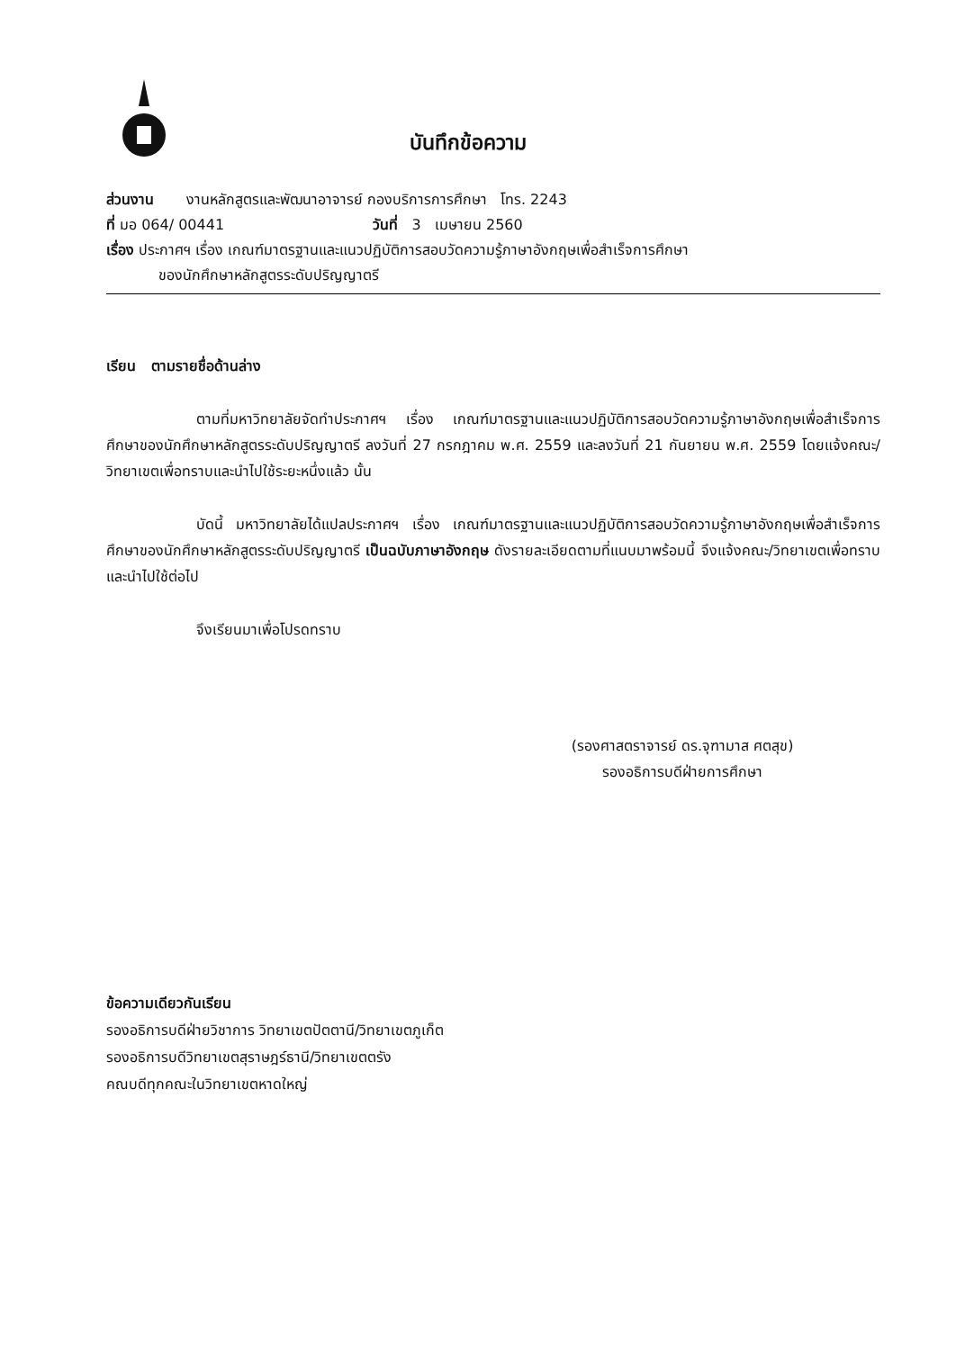บันทึกข้อความ
ส่วนงาน งานหลักสูตรและพัฒนาอาจารย์ กองบริการการศึกษา โทร. 2243
ที่ มอ 064/ 00441 วันที่ 3 เมษายน 2560
เรื่อง ประกาศฯ เรื่อง เกณฑ์มาตรฐานและแนวปฏิบัติการสอบวัดความรู้ภาษาอังกฤษเพื่อสำเร็จการศึกษา
ของนักศึกษาหลักสูตรระดับปริญญาตรี
เรียน ตามรายชื่อด้านล่าง
ตามที่มหาวิทยาลัยจัดทำประกาศฯ เรื่อง เกณฑ์มาตรฐานและแนวปฏิบัติการสอบวัดความรู้ภาษาอังกฤษเพื่อสำเร็จการศึกษาของนักศึกษาหลักสูตรระดับปริญญาตรี ลงวันที่ 27 กรกฎาคม พ.ศ. 2559 และลงวันที่ 21 กันยายน พ.ศ. 2559 โดยแจ้งคณะ/วิทยาเขตเพื่อทราบและนำไปใช้ระยะหนึ่งแล้ว นั้น
บัดนี้ มหาวิทยาลัยได้แปลประกาศฯ เรื่อง เกณฑ์มาตรฐานและแนวปฏิบัติการสอบวัดความรู้ภาษาอังกฤษเพื่อสำเร็จการศึกษาของนักศึกษาหลักสูตรระดับปริญญาตรี เป็นฉบับภาษาอังกฤษ ดังรายละเอียดตามที่แนบมาพร้อมนี้ จึงแจ้งคณะ/วิทยาเขตเพื่อทราบและนำไปใช้ต่อไป
จึงเรียนมาเพื่อโปรดทราบ
(รองศาสตราจารย์ ดร.จุฑามาส ศตสุข)
รองอธิการบดีฝ่ายการศึกษา
ข้อความเดียวกันเรียน
รองอธิการบดีฝ่ายวิชาการ วิทยาเขตปัตตานี/วิทยาเขตภูเก็ต
รองอธิการบดีวิทยาเขตสุราษฎร์ธานี/วิทยาเขตตรัง
คณบดีทุกคณะในวิทยาเขตหาดใหญ่